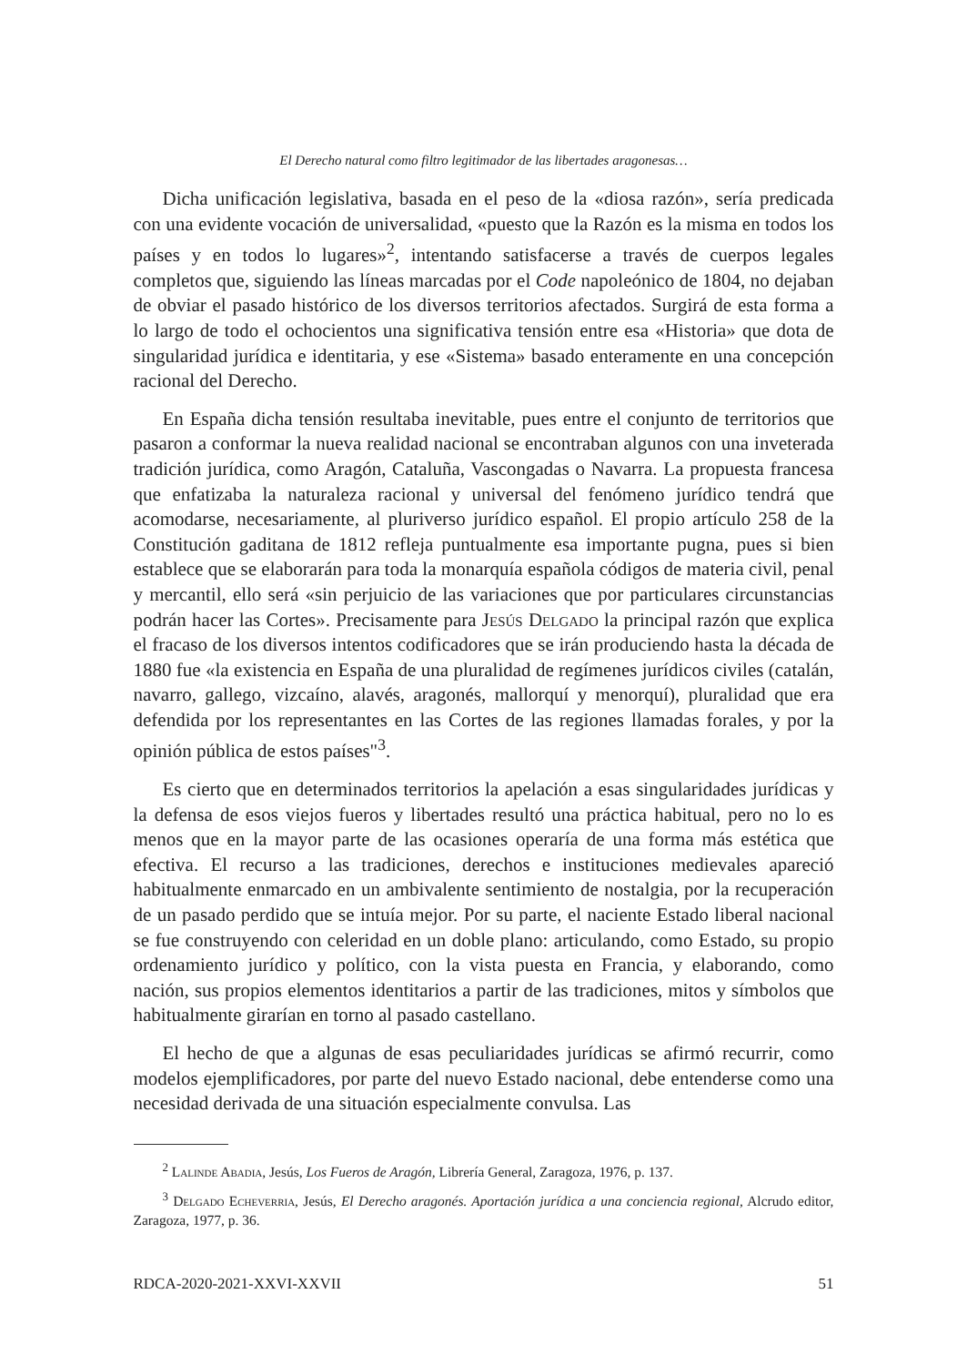El Derecho natural como filtro legitimador de las libertades aragonesas…
Dicha unificación legislativa, basada en el peso de la «diosa razón», sería predicada con una evidente vocación de universalidad, «puesto que la Razón es la misma en todos los países y en todos lo lugares»<sup>2</sup>, intentando satisfacerse a través de cuerpos legales completos que, siguiendo las líneas marcadas por el Code napoleónico de 1804, no dejaban de obviar el pasado histórico de los diversos territorios afectados. Surgirá de esta forma a lo largo de todo el ochocientos una significativa tensión entre esa «Historia» que dota de singularidad jurídica e identitaria, y ese «Sistema» basado enteramente en una concepción racional del Derecho.
En España dicha tensión resultaba inevitable, pues entre el conjunto de territorios que pasaron a conformar la nueva realidad nacional se encontraban algunos con una inveterada tradición jurídica, como Aragón, Cataluña, Vascongadas o Navarra. La propuesta francesa que enfatizaba la naturaleza racional y universal del fenómeno jurídico tendrá que acomodarse, necesariamente, al pluriverso jurídico español. El propio artículo 258 de la Constitución gaditana de 1812 refleja puntualmente esa importante pugna, pues si bien establece que se elaborarán para toda la monarquía española códigos de materia civil, penal y mercantil, ello será «sin perjuicio de las variaciones que por particulares circunstancias podrán hacer las Cortes». Precisamente para Jesús Delgado la principal razón que explica el fracaso de los diversos intentos codificadores que se irán produciendo hasta la década de 1880 fue «la existencia en España de una pluralidad de regímenes jurídicos civiles (catalán, navarro, gallego, vizcaíno, alavés, aragonés, mallorquí y menorquí), pluralidad que era defendida por los representantes en las Cortes de las regiones llamadas forales, y por la opinión pública de estos países"<sup>3</sup>.
Es cierto que en determinados territorios la apelación a esas singularidades jurídicas y la defensa de esos viejos fueros y libertades resultó una práctica habitual, pero no lo es menos que en la mayor parte de las ocasiones operaría de una forma más estética que efectiva. El recurso a las tradiciones, derechos e instituciones medievales apareció habitualmente enmarcado en un ambivalente sentimiento de nostalgia, por la recuperación de un pasado perdido que se intuía mejor. Por su parte, el naciente Estado liberal nacional se fue construyendo con celeridad en un doble plano: articulando, como Estado, su propio ordenamiento jurídico y político, con la vista puesta en Francia, y elaborando, como nación, sus propios elementos identitarios a partir de las tradiciones, mitos y símbolos que habitualmente girarían en torno al pasado castellano.
El hecho de que a algunas de esas peculiaridades jurídicas se afirmó recurrir, como modelos ejemplificadores, por parte del nuevo Estado nacional, debe entenderse como una necesidad derivada de una situación especialmente convulsa. Las
<sup>2</sup> Lalinde Abadia, Jesús, Los Fueros de Aragón, Librería General, Zaragoza, 1976, p. 137.
<sup>3</sup> Delgado Echeverria, Jesús, El Derecho aragonés. Aportación jurídica a una conciencia regional, Alcrudo editor, Zaragoza, 1977, p. 36.
RDCA-2020-2021-XXVI-XXVII 51